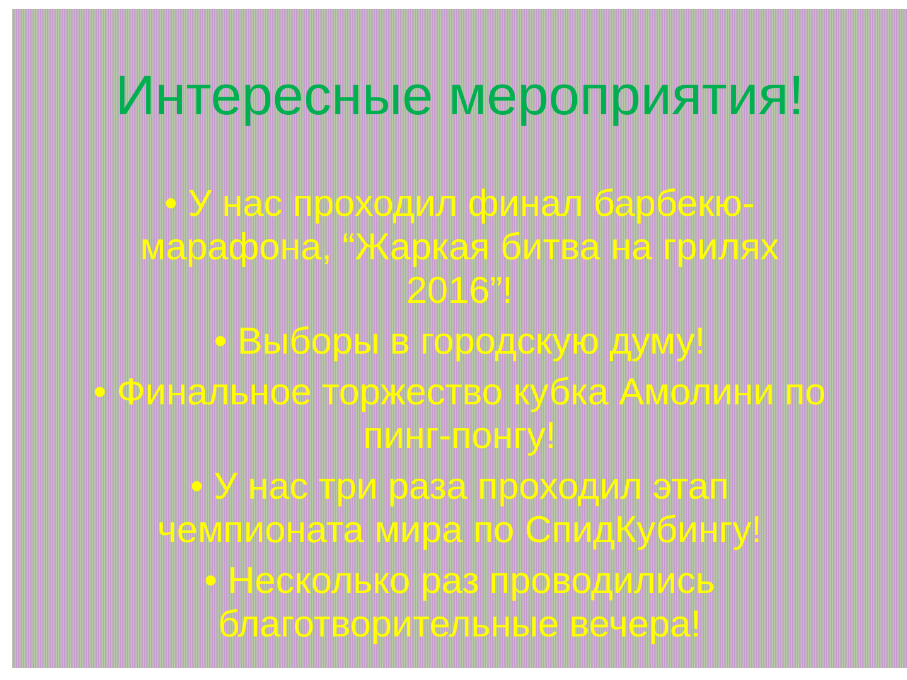Интересные мероприятия!
• У нас проходил финал барбекю-марафона, “Жаркая битва на грилях 2016”!
• Выборы в городскую думу!
• Финальное торжество кубка Амолини по пинг-понгу!
• У нас три раза проходил этап чемпионата мира по СпидКубингу!
• Несколько раз проводились благотворительные вечера!